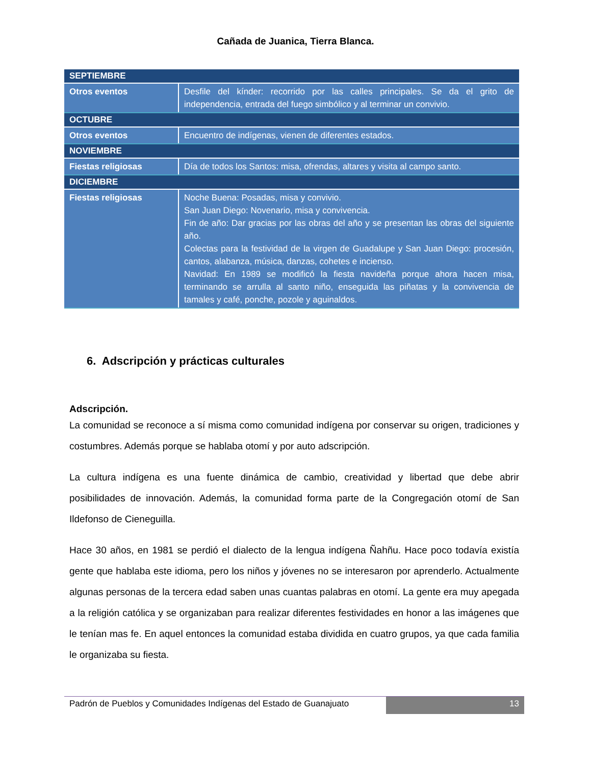Cañada de Juanica, Tierra Blanca.
| SEPTIEMBRE | |
| --- | --- |
| Otros eventos | Desfile del kínder: recorrido por las calles principales. Se da el grito de independencia, entrada del fuego simbólico y al terminar un convivio. |
| OCTUBRE | |
| Otros eventos | Encuentro de indígenas, vienen de diferentes estados. |
| NOVIEMBRE | |
| Fiestas religiosas | Día de todos los Santos: misa, ofrendas, altares y visita al campo santo. |
| DICIEMBRE | |
| Fiestas religiosas | Noche Buena: Posadas, misa y convivio. San Juan Diego: Novenario, misa y convivencia. Fin de año: Dar gracias por las obras del año y se presentan las obras del siguiente año. Colectas para la festividad de la virgen de Guadalupe y San Juan Diego: procesión, cantos, alabanza, música, danzas, cohetes e incienso. Navidad: En 1989 se modificó la fiesta navideña porque ahora hacen misa, terminando se arrulla al santo niño, enseguida las piñatas y la convivencia de tamales y café, ponche, pozole y aguinaldos. |
6. Adscripción y prácticas culturales
Adscripción.
La comunidad se reconoce a sí misma como comunidad indígena por conservar su origen, tradiciones y costumbres. Además porque se hablaba otomí y por auto adscripción.
La cultura indígena es una fuente dinámica de cambio, creatividad y libertad que debe abrir posibilidades de innovación. Además, la comunidad forma parte de la Congregación otomí de San Ildefonso de Cieneguilla.
Hace 30 años, en 1981 se perdió el dialecto de la lengua indígena Ñahñu. Hace poco todavía existía gente que hablaba este idioma, pero los niños y jóvenes no se interesaron por aprenderlo. Actualmente algunas personas de la tercera edad saben unas cuantas palabras en otomí. La gente era muy apegada a la religión católica y se organizaban para realizar diferentes festividades en honor a las imágenes que le tenían mas fe. En aquel entonces la comunidad estaba dividida en cuatro grupos, ya que cada familia le organizaba su fiesta.
Padrón de Pueblos y Comunidades Indígenas del Estado de Guanajuato
13